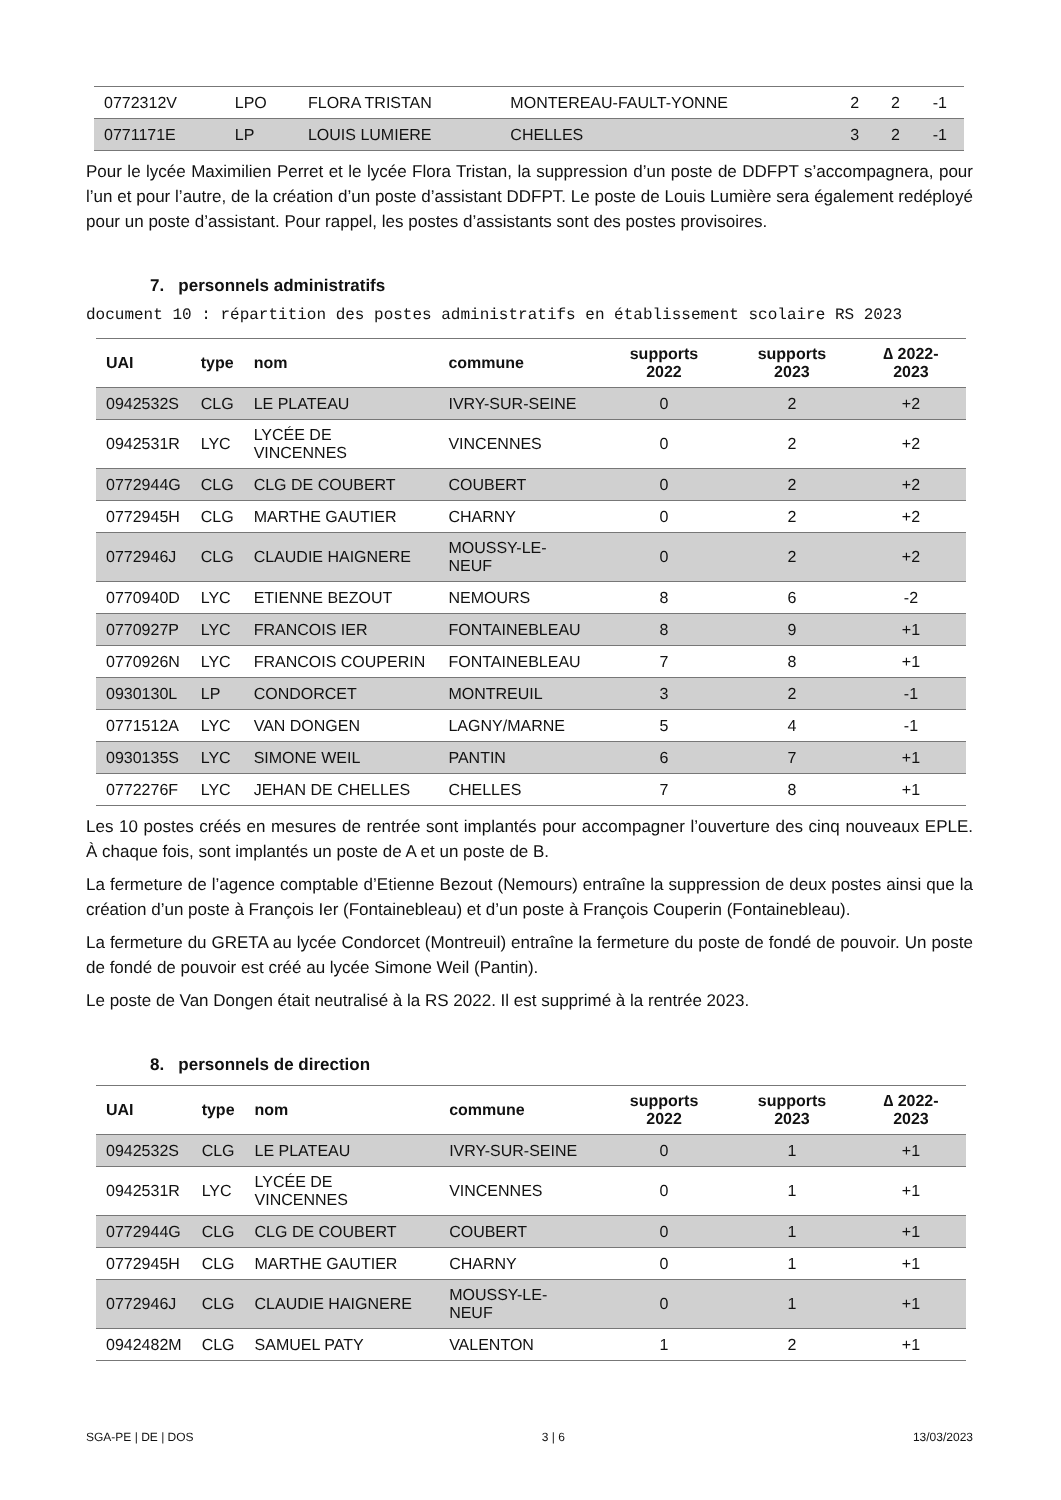| 0772312V | LPO | FLORA TRISTAN | MONTEREAU-FAULT-YONNE | 2 | 2 | -1 |
| 0771171E | LP | LOUIS LUMIERE | CHELLES | 3 | 2 | -1 |
Pour le lycée Maximilien Perret et le lycée Flora Tristan, la suppression d’un poste de DDFPT s’accompagnera, pour l’un et pour l’autre, de la création d’un poste d’assistant DDFPT. Le poste de Louis Lumière sera également redéployé pour un poste d’assistant. Pour rappel, les postes d’assistants sont des postes provisoires.
7. personnels administratifs
document 10 : répartition des postes administratifs en établissement scolaire RS 2023
| UAI | type | nom | commune | supports 2022 | supports 2023 | ∆ 2022-2023 |
| --- | --- | --- | --- | --- | --- | --- |
| 0942532S | CLG | LE PLATEAU | IVRY-SUR-SEINE | 0 | 2 | +2 |
| 0942531R | LYC | LYCÉE DE VINCENNES | VINCENNES | 0 | 2 | +2 |
| 0772944G | CLG | CLG DE COUBERT | COUBERT | 0 | 2 | +2 |
| 0772945H | CLG | MARTHE GAUTIER | CHARNY | 0 | 2 | +2 |
| 0772946J | CLG | CLAUDIE HAIGNERE | MOUSSY-LE-NEUF | 0 | 2 | +2 |
| 0770940D | LYC | ETIENNE BEZOUT | NEMOURS | 8 | 6 | -2 |
| 0770927P | LYC | FRANCOIS IER | FONTAINEBLEAU | 8 | 9 | +1 |
| 0770926N | LYC | FRANCOIS COUPERIN | FONTAINEBLEAU | 7 | 8 | +1 |
| 0930130L | LP | CONDORCET | MONTREUIL | 3 | 2 | -1 |
| 0771512A | LYC | VAN DONGEN | LAGNY/MARNE | 5 | 4 | -1 |
| 0930135S | LYC | SIMONE WEIL | PANTIN | 6 | 7 | +1 |
| 0772276F | LYC | JEHAN DE CHELLES | CHELLES | 7 | 8 | +1 |
Les 10 postes créés en mesures de rentrée sont implantés pour accompagner l’ouverture des cinq nouveaux EPLE. À chaque fois, sont implantés un poste de A et un poste de B.
La fermeture de l’agence comptable d’Etienne Bezout (Nemours) entraîne la suppression de deux postes ainsi que la création d’un poste à François Ier (Fontainebleau) et d’un poste à François Couperin (Fontainebleau).
La fermeture du GRETA au lycée Condorcet (Montreuil) entraîne la fermeture du poste de fondé de pouvoir. Un poste de fondé de pouvoir est créé au lycée Simone Weil (Pantin).
Le poste de Van Dongen était neutralisé à la RS 2022. Il est supprimé à la rentrée 2023.
8. personnels de direction
| UAI | type | nom | commune | supports 2022 | supports 2023 | ∆ 2022-2023 |
| --- | --- | --- | --- | --- | --- | --- |
| 0942532S | CLG | LE PLATEAU | IVRY-SUR-SEINE | 0 | 1 | +1 |
| 0942531R | LYC | LYCÉE DE VINCENNES | VINCENNES | 0 | 1 | +1 |
| 0772944G | CLG | CLG DE COUBERT | COUBERT | 0 | 1 | +1 |
| 0772945H | CLG | MARTHE GAUTIER | CHARNY | 0 | 1 | +1 |
| 0772946J | CLG | CLAUDIE HAIGNERE | MOUSSY-LE-NEUF | 0 | 1 | +1 |
| 0942482M | CLG | SAMUEL PATY | VALENTON | 1 | 2 | +1 |
SGA-PE | DE | DOS 3 | 6 13/03/2023